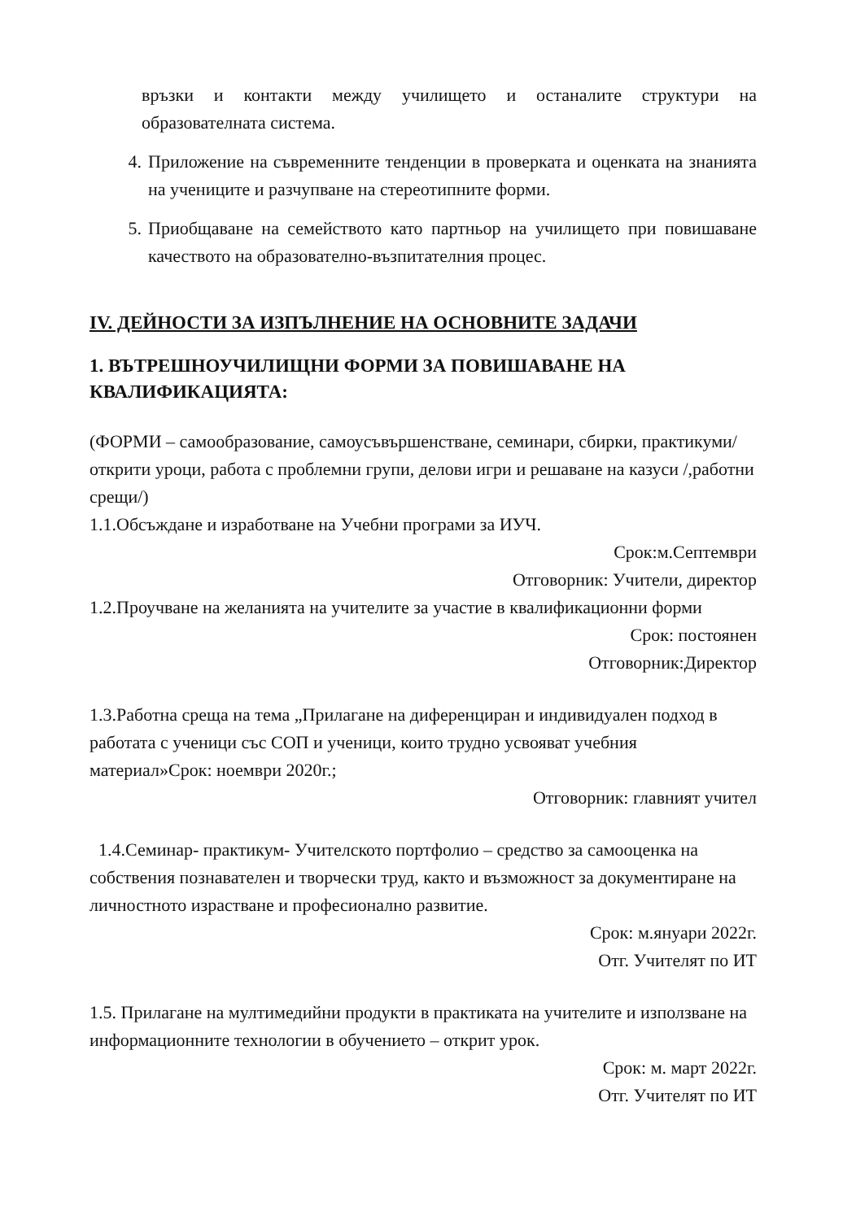връзки и контакти между училището и останалите структури на образователната система.
4. Приложение на съвременните тенденции в проверката и оценката на знанията на учениците и разчупване на стереотипните форми.
5. Приобщаване на семейството като партньор на училището при повишаване качеството на образователно-възпитателния процес.
IV. ДЕЙНОСТИ ЗА ИЗПЪЛНЕНИЕ НА ОСНОВНИТЕ ЗАДАЧИ
1. ВЪТРЕШНОУЧИЛИЩНИ ФОРМИ ЗА ПОВИШАВАНЕ НА КВАЛИФИКАЦИЯТА:
(ФОРМИ – самообразование, самоусъвършенстване, семинари, сбирки, практикуми/открити уроци, работа с проблемни групи, делови игри и решаване на казуси /,работни срещи/)
1.1.Обсъждане и изработване на Учебни програми за ИУЧ.
Срок:м.Септември
Отговорник: Учители, директор
1.2.Проучване на желанията на учителите за участие в квалификационни форми
Срок: постоянен
Отговорник:Директор
1.3.Работна среща на тема „Прилагане на диференциран и индивидуален подход в работата с ученици със СОП и ученици, които трудно усвояват учебния материал»Срок: ноември 2020г.;
Отговорник: главният учител
1.4.Семинар- практикум- Учителското портфолио – средство за самооценка на собствения познавателен и творчески труд, както и възможност за документиране на личностното израстване и професионално развитие.
Срок: м.януари 2022г.
Отг. Учителят по ИТ
1.5. Прилагане на мултимедийни продукти в практиката на учителите и използване на информационните технологии в обучението – открит урок.
Срок: м. март 2022г.
Отг. Учителят по ИТ